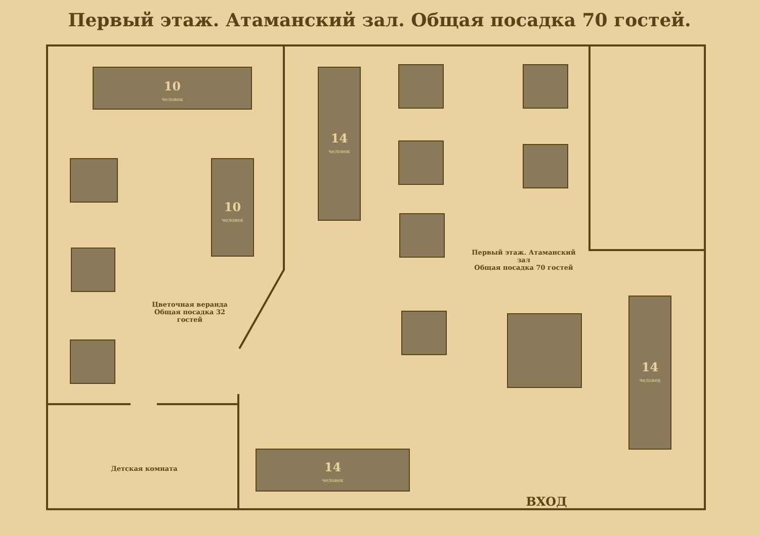Первый этаж. Атаманский зал. Общая посадка 70 гостей.
10
человек
10
человек
14
человек
14
человек
14
человек
Цветочная веранда
Общая посадка 32 гостей
Первый этаж. Атаманский зал
Общая посадка 70 гостей
Детская комната
ВХОД